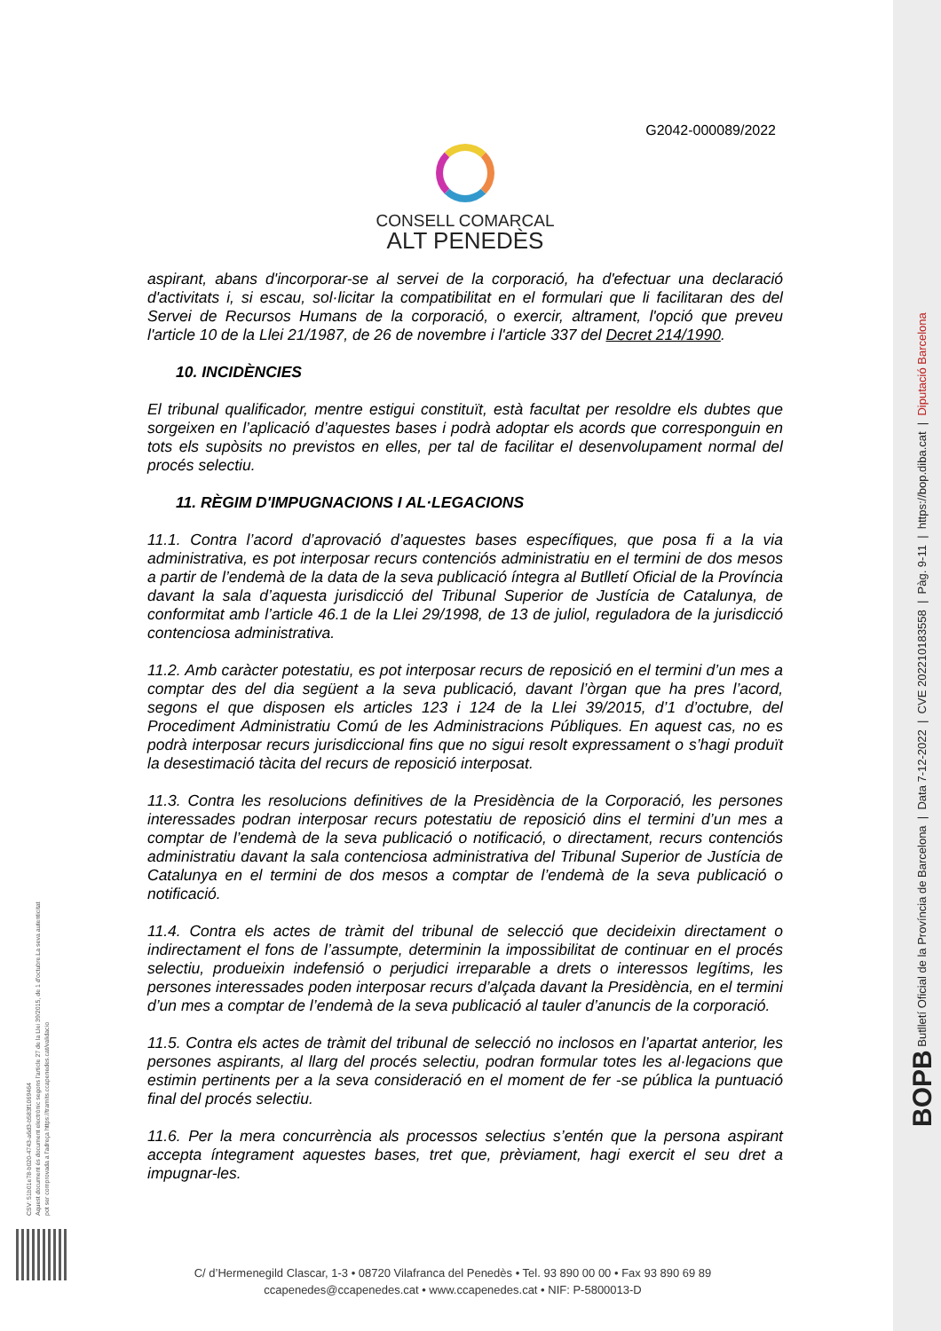BOPB Butlletí Oficial de la Província de Barcelona | Data 7-12-2022 | CVE 202210183558 | Pàg. 9-11 | https://bop.diba.cat | Diputació Barcelona
CSV: 51b01e78-b020-4743-a6d3-b583f1069464
Aquest document és document electrònic segons l'article 27 de la Llei 39/2015, de 1 d'octubre.La seva autenticitat
pot ser comprovada a l'adreça https://tramits.ccapenedes.cat/validacio
G2042-000089/2022
CONSELL COMARCAL
ALT PENEDÈS
aspirant, abans d'incorporar-se al servei de la corporació, ha d'efectuar una declaració d'activitats i, si escau, sol·licitar la compatibilitat en el formulari que li facilitaran des del Servei de Recursos Humans de la corporació, o exercir, altrament, l'opció que preveu l'article 10 de la Llei 21/1987, de 26 de novembre i l'article 337 del Decret 214/1990.
10. INCIDÈNCIES
El tribunal qualificador, mentre estigui constituït, està facultat per resoldre els dubtes que sorgeixen en l’aplicació d’aquestes bases i podrà adoptar els acords que corresponguin en tots els supòsits no previstos en elles, per tal de facilitar el desenvolupament normal del procés selectiu.
11. RÈGIM D'IMPUGNACIONS I AL·LEGACIONS
11.1. Contra l’acord d’aprovació d’aquestes bases específiques, que posa fi a la via administrativa, es pot interposar recurs contenciós administratiu en el termini de dos mesos a partir de l’endemà de la data de la seva publicació íntegra al Butlletí Oficial de la Província davant la sala d’aquesta jurisdicció del Tribunal Superior de Justícia de Catalunya, de conformitat amb l’article 46.1 de la Llei 29/1998, de 13 de juliol, reguladora de la jurisdicció contenciosa administrativa.
11.2. Amb caràcter potestatiu, es pot interposar recurs de reposició en el termini d’un mes a comptar des del dia següent a la seva publicació, davant l’òrgan que ha pres l’acord, segons el que disposen els articles 123 i 124 de la Llei 39/2015, d’1 d’octubre, del Procediment Administratiu Comú de les Administracions Públiques. En aquest cas, no es podrà interposar recurs jurisdiccional fins que no sigui resolt expressament o s’hagi produït la desestimació tàcita del recurs de reposició interposat.
11.3. Contra les resolucions definitives de la Presidència de la Corporació, les persones interessades podran interposar recurs potestatiu de reposició dins el termini d’un mes a comptar de l’endemà de la seva publicació o notificació, o directament, recurs contenciós administratiu davant la sala contenciosa administrativa del Tribunal Superior de Justícia de Catalunya en el termini de dos mesos a comptar de l’endemà de la seva publicació o notificació.
11.4. Contra els actes de tràmit del tribunal de selecció que decideixin directament o indirectament el fons de l’assumpte, determinin la impossibilitat de continuar en el procés selectiu, produeixin indefensió o perjudici irreparable a drets o interessos legítims, les persones interessades poden interposar recurs d’alçada davant la Presidència, en el termini d’un mes a comptar de l’endemà de la seva publicació al tauler d’anuncis de la corporació.
11.5. Contra els actes de tràmit del tribunal de selecció no inclosos en l’apartat anterior, les persones aspirants, al llarg del procés selectiu, podran formular totes les al·legacions que estimin pertinents per a la seva consideració en el moment de fer -se pública la puntuació final del procés selectiu.
11.6. Per la mera concurrència als processos selectius s’entén que la persona aspirant accepta íntegrament aquestes bases, tret que, prèviament, hagi exercit el seu dret a impugnar-les.
C/ d’Hermenegild Clascar, 1-3 • 08720 Vilafranca del Penedès • Tel. 93 890 00 00 • Fax 93 890 69 89
ccapenedes@ccapenedes.cat • www.ccapenedes.cat • NIF: P-5800013-D